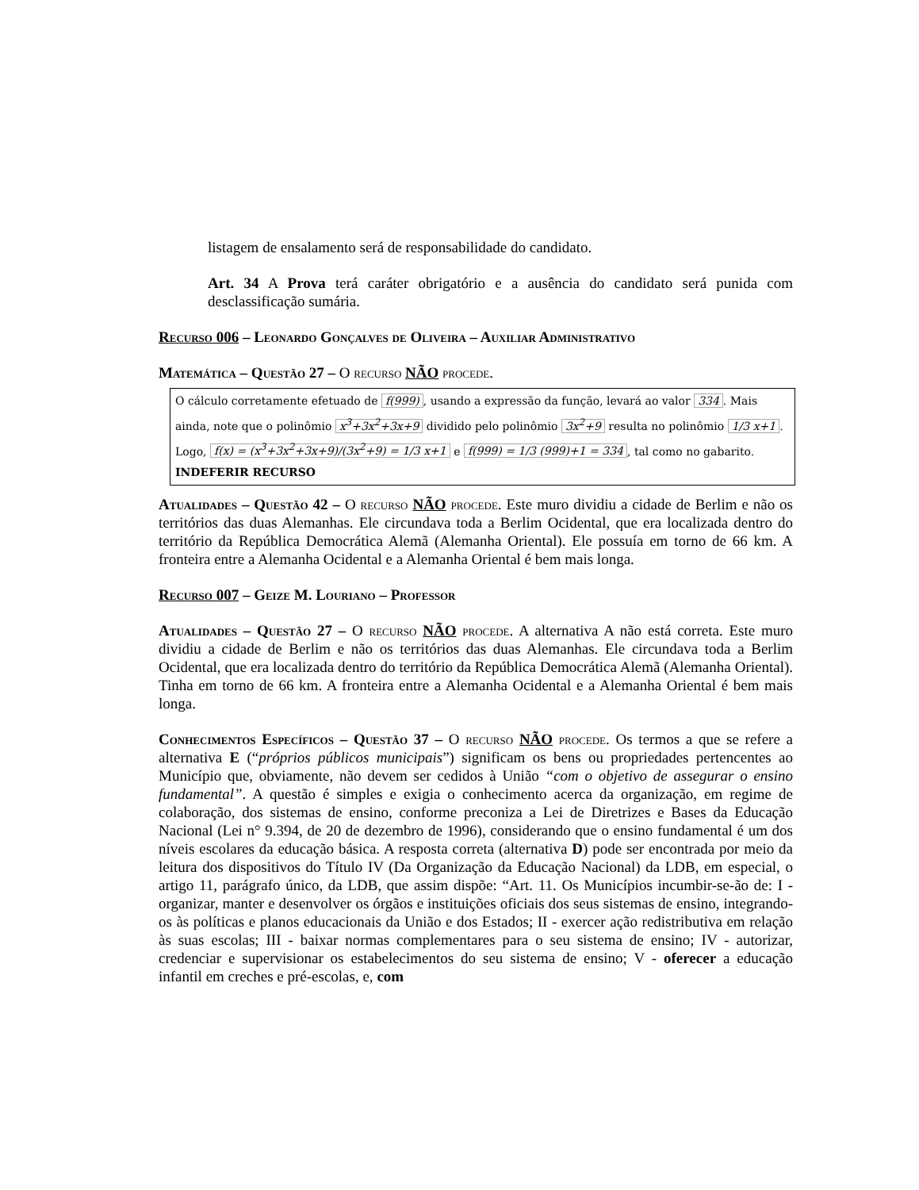listagem de ensalamento será de responsabilidade do candidato.
Art. 34 A Prova terá caráter obrigatório e a ausência do candidato será punida com desclassificação sumária.
Recurso 006 – Leonardo Gonçalves de Oliveira – Auxiliar Administrativo
Matemática – Questão 27 – O recurso NÃO procede.
O cálculo corretamente efetuado de f(999), usando a expressão da função, levará ao valor 334. Mais ainda, note que o polinômio x<sup>3</sup>+3x<sup>2</sup>+3x+9 dividido pelo polinômio 3x<sup>2</sup>+9 resulta no polinômio 1/3 x+1. Logo, f(x) = (x<sup>3</sup>+3x<sup>2</sup>+3x+9)/(3x<sup>2</sup>+9) = 1/3 x+1 e f(999) = 1/3 (999)+1 = 334, tal como no gabarito.
INDEFERIR RECURSO
Atualidades – Questão 42 – O recurso NÃO procede. Este muro dividiu a cidade de Berlim e não os territórios das duas Alemanhas. Ele circundava toda a Berlim Ocidental, que era localizada dentro do território da República Democrática Alemã (Alemanha Oriental). Ele possuía em torno de 66 km. A fronteira entre a Alemanha Ocidental e a Alemanha Oriental é bem mais longa.
Recurso 007 – Geize M. Louriano – Professor
Atualidades – Questão 27 – O recurso NÃO procede. A alternativa A não está correta. Este muro dividiu a cidade de Berlim e não os territórios das duas Alemanhas. Ele circundava toda a Berlim Ocidental, que era localizada dentro do território da República Democrática Alemã (Alemanha Oriental). Tinha em torno de 66 km. A fronteira entre a Alemanha Ocidental e a Alemanha Oriental é bem mais longa.
Conhecimentos Específicos – Questão 37 – O recurso NÃO procede. Os termos a que se refere a alternativa E (“próprios públicos municipais”) significam os bens ou propriedades pertencentes ao Município que, obviamente, não devem ser cedidos à União “com o objetivo de assegurar o ensino fundamental”. A questão é simples e exigia o conhecimento acerca da organização, em regime de colaboração, dos sistemas de ensino, conforme preconiza a Lei de Diretrizes e Bases da Educação Nacional (Lei n° 9.394, de 20 de dezembro de 1996), considerando que o ensino fundamental é um dos níveis escolares da educação básica. A resposta correta (alternativa D) pode ser encontrada por meio da leitura dos dispositivos do Título IV (Da Organização da Educação Nacional) da LDB, em especial, o artigo 11, parágrafo único, da LDB, que assim dispõe: “Art. 11. Os Municípios incumbir-se-ão de: I - organizar, manter e desenvolver os órgãos e instituições oficiais dos seus sistemas de ensino, integrando-os às políticas e planos educacionais da União e dos Estados; II - exercer ação redistributiva em relação às suas escolas; III - baixar normas complementares para o seu sistema de ensino; IV - autorizar, credenciar e supervisionar os estabelecimentos do seu sistema de ensino; V - oferecer a educação infantil em creches e pré-escolas, e, com